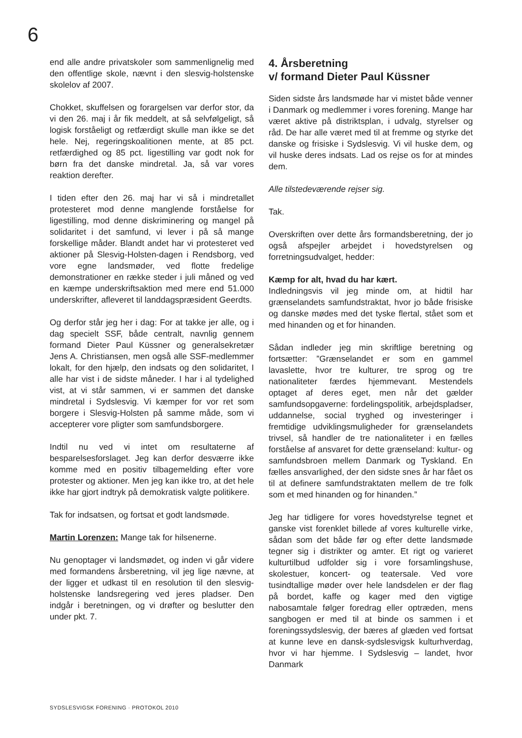6
end alle andre privatskoler som sammenlignelig med den offentlige skole, nævnt i den slesvig-holstenske skolelov af 2007.
Chokket, skuffelsen og forargelsen var derfor stor, da vi den 26. maj i år fik meddelt, at så selvfølgeligt, så logisk forståeligt og retfærdigt skulle man ikke se det hele. Nej, regeringskoalitionen mente, at 85 pct. retfærdighed og 85 pct. ligestilling var godt nok for børn fra det danske mindretal. Ja, så var vores reaktion derefter.
I tiden efter den 26. maj har vi så i mindretallet protesteret mod denne manglende forståelse for ligestilling, mod denne diskriminering og mangel på solidaritet i det samfund, vi lever i på så mange forskellige måder. Blandt andet har vi protesteret ved aktioner på Slesvig-Holsten-dagen i Rendsborg, ved vore egne landsmøder, ved flotte fredelige demonstrationer en række steder i juli måned og ved en kæmpe underskriftsaktion med mere end 51.000 underskrifter, afleveret til landdagspræsident Geerdts.
Og derfor står jeg her i dag: For at takke jer alle, og i dag specielt SSF, både centralt, navnlig gennem formand Dieter Paul Küssner og generalsekretær Jens A. Christiansen, men også alle SSF-medlemmer lokalt, for den hjælp, den indsats og den solidaritet, I alle har vist i de sidste måneder. I har i al tydelighed vist, at vi står sammen, vi er sammen det danske mindretal i Sydslesvig. Vi kæmper for vor ret som borgere i Slesvig-Holsten på samme måde, som vi accepterer vore pligter som samfundsborgere.
Indtil nu ved vi intet om resultaterne af besparelsesforslaget. Jeg kan derfor desværre ikke komme med en positiv tilbagemelding efter vore protester og aktioner. Men jeg kan ikke tro, at det hele ikke har gjort indtryk på demokratisk valgte politikere.
Tak for indsatsen, og fortsat et godt landsmøde.
Martin Lorenzen: Mange tak for hilsenerne.
Nu genoptager vi landsmødet, og inden vi går videre med formandens årsberetning, vil jeg lige nævne, at der ligger et udkast til en resolution til den slesvig-holstenske landsregering ved jeres pladser. Den indgår i beretningen, og vi drøfter og beslutter den under pkt. 7.
4. Årsberetning
v/ formand Dieter Paul Küssner
Siden sidste års landsmøde har vi mistet både venner i Danmark og medlemmer i vores forening. Mange har været aktive på distriktsplan, i udvalg, styrelser og råd. De har alle været med til at fremme og styrke det danske og frisiske i Sydslesvig. Vi vil huske dem, og vil huske deres indsats. Lad os rejse os for at mindes dem.
Alle tilstedeværende rejser sig.
Tak.
Overskriften over dette års formandsberetning, der jo også afspejler arbejdet i hovedstyrelsen og forretningsudvalget, hedder:
Kæmp for alt, hvad du har kært.
Indledningsvis vil jeg minde om, at hidtil har grænselandets samfundstraktat, hvor jo både frisiske og danske mødes med det tyske flertal, stået som et med hinanden og et for hinanden.
Sådan indleder jeg min skriftlige beretning og fortsætter: ”Grænselandet er som en gammel lavaslette, hvor tre kulturer, tre sprog og tre nationaliteter færdes hjemmevant. Mestendels optaget af deres eget, men når det gælder samfundsopgaverne: fordelingspolitik, arbejdspladser, uddannelse, social tryghed og investeringer i fremtidige udviklingsmuligheder for grænselandets trivsel, så handler de tre nationaliteter i en fælles forståelse af ansvaret for dette grænseland: kultur- og samfundsbroen mellem Danmark og Tyskland. En fælles ansvarlighed, der den sidste snes år har fået os til at definere samfundstraktaten mellem de tre folk som et med hinanden og for hinanden.”
Jeg har tidligere for vores hovedstyrelse tegnet et ganske vist forenklet billede af vores kulturelle virke, sådan som det både før og efter dette landsmøde tegner sig i distrikter og amter. Et rigt og varieret kulturtilbud udfolder sig i vore forsamlingshuse, skolestuer, koncert- og teatersale. Ved vore tusindtallige møder over hele landsdelen er der flag på bordet, kaffe og kager med den vigtige nabosamtale følger foredrag eller optræden, mens sangbogen er med til at binde os sammen i et foreningssydslesvig, der bæres af glæden ved fortsat at kunne leve en dansk-sydslesvigsk kulturhverdag, hvor vi har hjemme. I Sydslesvig – landet, hvor Danmark
SYDSLESVIGSK FORENING · PROTOKOL 2010